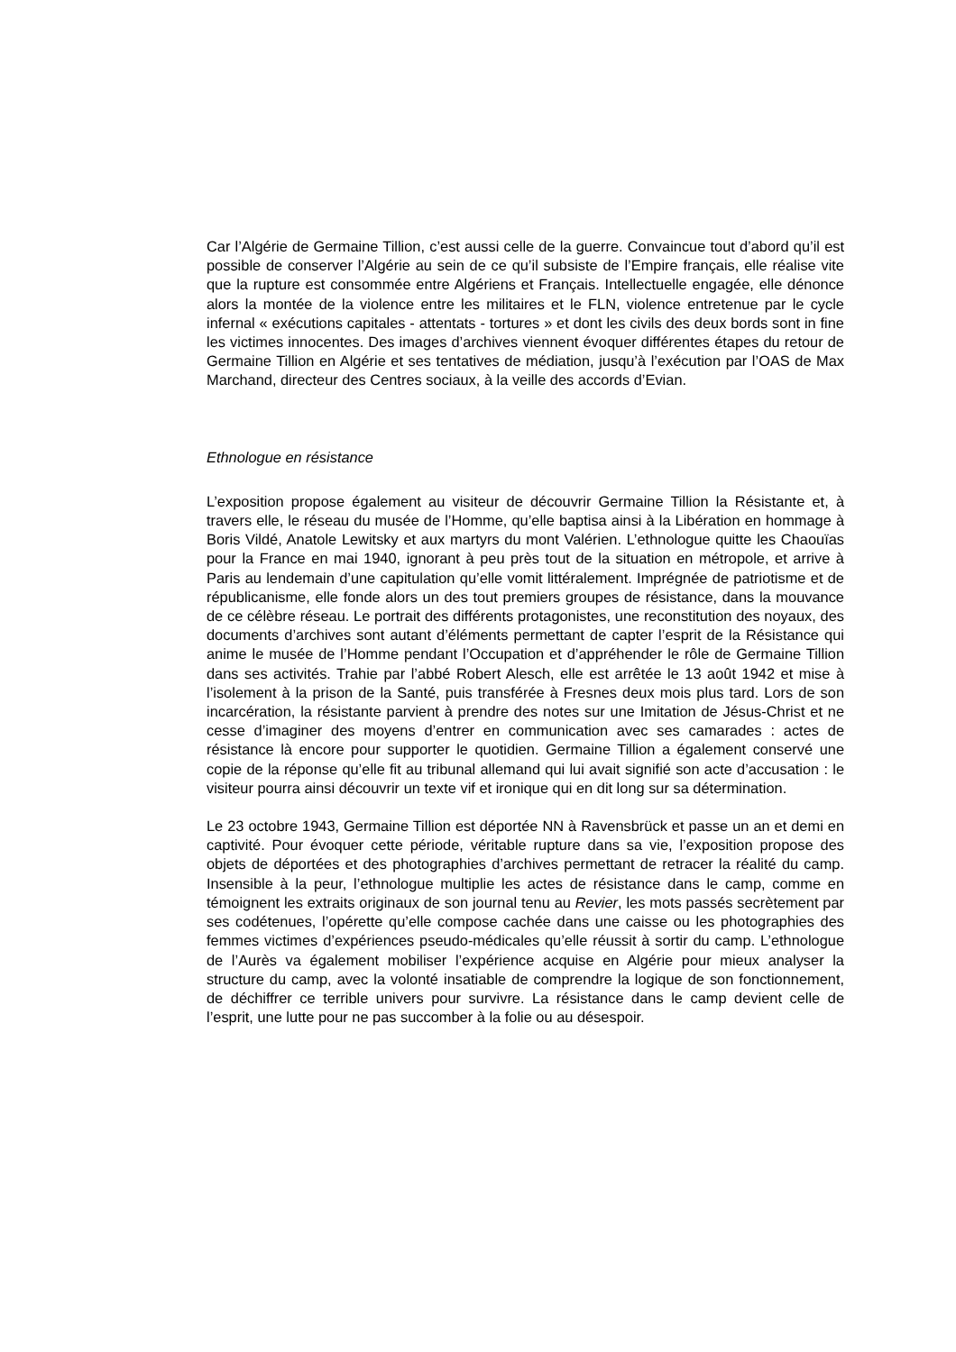Car l’Algérie de Germaine Tillion, c’est aussi celle de la guerre. Convaincue tout d’abord qu’il est possible de conserver l’Algérie au sein de ce qu’il subsiste de l’Empire français, elle réalise vite que la rupture est consommée entre Algériens et Français. Intellectuelle engagée, elle dénonce alors la montée de la violence entre les militaires et le FLN, violence entretenue par le cycle infernal « exécutions capitales - attentats - tortures » et dont les civils des deux bords sont in fine les victimes innocentes. Des images d’archives viennent évoquer différentes étapes du retour de Germaine Tillion en Algérie et ses tentatives de médiation, jusqu’à l’exécution par l’OAS de Max Marchand, directeur des Centres sociaux, à la veille des accords d’Evian.
Ethnologue en résistance
L’exposition propose également au visiteur de découvrir Germaine Tillion la Résistante et, à travers elle, le réseau du musée de l’Homme, qu’elle baptisa ainsi à la Libération en hommage à Boris Vildé, Anatole Lewitsky et aux martyrs du mont Valérien. L’ethnologue quitte les Chaouïas pour la France en mai 1940, ignorant à peu près tout de la situation en métropole, et arrive à Paris au lendemain d’une capitulation qu’elle vomit littéralement. Imprégnée de patriotisme et de républicanisme, elle fonde alors un des tout premiers groupes de résistance, dans la mouvance de ce célèbre réseau. Le portrait des différents protagonistes, une reconstitution des noyaux, des documents d’archives sont autant d’éléments permettant de capter l’esprit de la Résistance qui anime le musée de l’Homme pendant l’Occupation et d’appréhender le rôle de Germaine Tillion dans ses activités. Trahie par l’abbé Robert Alesch, elle est arrêtée le 13 août 1942 et mise à l’isolement à la prison de la Santé, puis transférée à Fresnes deux mois plus tard. Lors de son incarcération, la résistante parvient à prendre des notes sur une Imitation de Jésus-Christ et ne cesse d’imaginer des moyens d’entrer en communication avec ses camarades : actes de résistance là encore pour supporter le quotidien. Germaine Tillion a également conservé une copie de la réponse qu’elle fit au tribunal allemand qui lui avait signifié son acte d’accusation : le visiteur pourra ainsi découvrir un texte vif et ironique qui en dit long sur sa détermination.
Le 23 octobre 1943, Germaine Tillion est déportée NN à Ravensbrück et passe un an et demi en captivité. Pour évoquer cette période, véritable rupture dans sa vie, l’exposition propose des objets de déportées et des photographies d’archives permettant de retracer la réalité du camp. Insensible à la peur, l’ethnologue multiplie les actes de résistance dans le camp, comme en témoignent les extraits originaux de son journal tenu au Revier, les mots passés secrètement par ses codétenues, l’opérette qu’elle compose cachée dans une caisse ou les photographies des femmes victimes d’expériences pseudo-médicales qu’elle réussit à sortir du camp. L’ethnologue de l’Aurès va également mobiliser l’expérience acquise en Algérie pour mieux analyser la structure du camp, avec la volonté insatiable de comprendre la logique de son fonctionnement, de déchiffrer ce terrible univers pour survivre. La résistance dans le camp devient celle de l’esprit, une lutte pour ne pas succomber à la folie ou au désespoir.